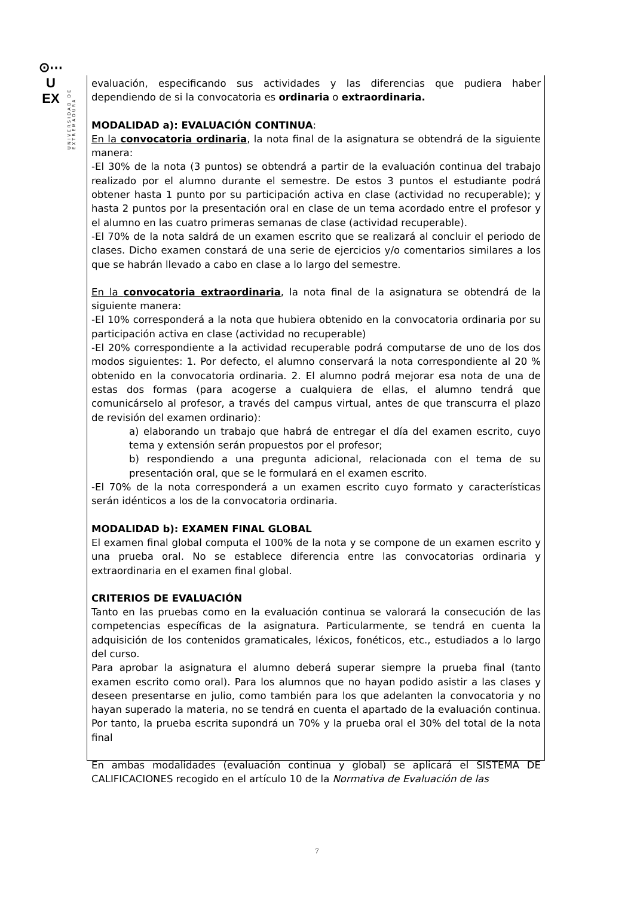⊙⋯
U
EX
UNIVERSIDAD DE EXTREMADURA
evaluación, especificando sus actividades y las diferencias que pudiera haber dependiendo de si la convocatoria es ordinaria o extraordinaria.
MODALIDAD a): EVALUACIÓN CONTINUA:
En la convocatoria ordinaria, la nota final de la asignatura se obtendrá de la siguiente manera:
-El 30% de la nota (3 puntos) se obtendrá a partir de la evaluación continua del trabajo realizado por el alumno durante el semestre. De estos 3 puntos el estudiante podrá obtener hasta 1 punto por su participación activa en clase (actividad no recuperable); y hasta 2 puntos por la presentación oral en clase de un tema acordado entre el profesor y el alumno en las cuatro primeras semanas de clase (actividad recuperable).
-El 70% de la nota saldrá de un examen escrito que se realizará al concluir el periodo de clases. Dicho examen constará de una serie de ejercicios y/o comentarios similares a los que se habrán llevado a cabo en clase a lo largo del semestre.
En la convocatoria extraordinaria, la nota final de la asignatura se obtendrá de la siguiente manera:
-El 10% corresponderá a la nota que hubiera obtenido en la convocatoria ordinaria por su participación activa en clase (actividad no recuperable)
-El 20% correspondiente a la actividad recuperable podrá computarse de uno de los dos modos siguientes: 1. Por defecto, el alumno conservará la nota correspondiente al 20 % obtenido en la convocatoria ordinaria. 2. El alumno podrá mejorar esa nota de una de estas dos formas (para acogerse a cualquiera de ellas, el alumno tendrá que comunicárselo al profesor, a través del campus virtual, antes de que transcurra el plazo de revisión del examen ordinario):
a) elaborando un trabajo que habrá de entregar el día del examen escrito, cuyo tema y extensión serán propuestos por el profesor;
b) respondiendo a una pregunta adicional, relacionada con el tema de su presentación oral, que se le formulará en el examen escrito.
-El 70% de la nota corresponderá a un examen escrito cuyo formato y características serán idénticos a los de la convocatoria ordinaria.
MODALIDAD b): EXAMEN FINAL GLOBAL
El examen final global computa el 100% de la nota y se compone de un examen escrito y una prueba oral. No se establece diferencia entre las convocatorias ordinaria y extraordinaria en el examen final global.
CRITERIOS DE EVALUACIÓN
Tanto en las pruebas como en la evaluación continua se valorará la consecución de las competencias específicas de la asignatura. Particularmente, se tendrá en cuenta la adquisición de los contenidos gramaticales, léxicos, fonéticos, etc., estudiados a lo largo del curso.
Para aprobar la asignatura el alumno deberá superar siempre la prueba final (tanto examen escrito como oral). Para los alumnos que no hayan podido asistir a las clases y deseen presentarse en julio, como también para los que adelanten la convocatoria y no hayan superado la materia, no se tendrá en cuenta el apartado de la evaluación continua. Por tanto, la prueba escrita supondrá un 70% y la prueba oral el 30% del total de la nota final
En ambas modalidades (evaluación continua y global) se aplicará el SISTEMA DE CALIFICACIONES recogido en el artículo 10 de la Normativa de Evaluación de las
7